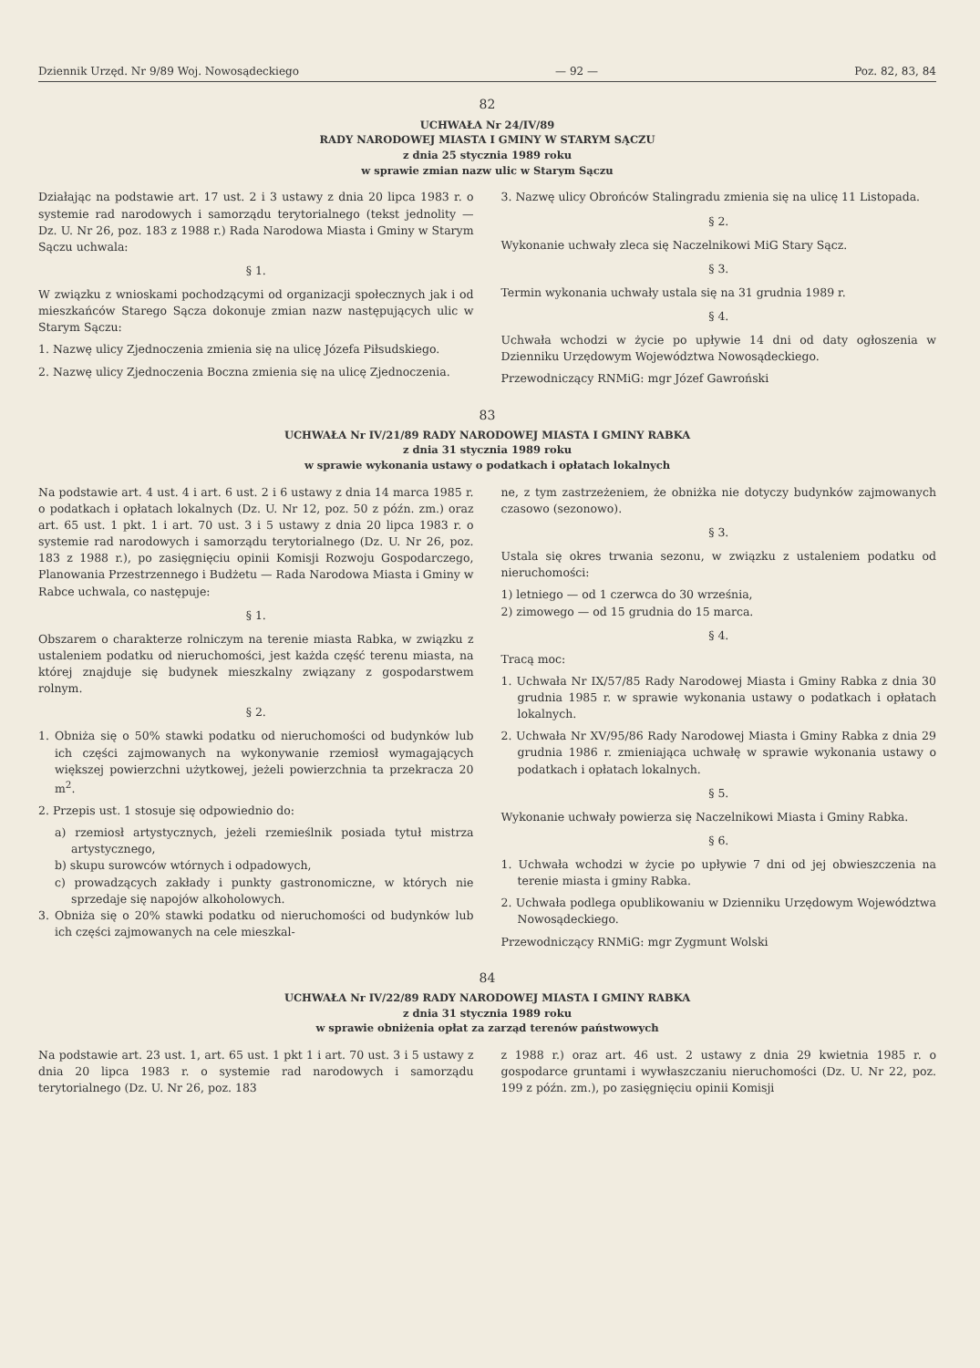Dziennik Urzęd. Nr 9/89 Woj. Nowosądeckiego — 92 — Poz. 82, 83, 84
82
UCHWAŁA Nr 24/IV/89
RADY NARODOWEJ MIASTA I GMINY W STARYM SĄCZU
z dnia 25 stycznia 1989 roku
w sprawie zmian nazw ulic w Starym Sączu
Działając na podstawie art. 17 ust. 2 i 3 ustawy z dnia 20 lipca 1983 r. o systemie rad narodowych i samorządu terytorialnego (tekst jednolity — Dz. U. Nr 26, poz. 183 z 1988 r.) Rada Narodowa Miasta i Gminy w Starym Sączu uchwala:
§ 1.
W związku z wnioskami pochodzącymi od organizacji społecznych jak i od mieszkańców Starego Sącza dokonuje zmian nazw następujących ulic w Starym Sączu:
1. Nazwę ulicy Zjednoczenia zmienia się na ulicę Józefa Piłsudskiego.
2. Nazwę ulicy Zjednoczenia Boczna zmienia się na ulicę Zjednoczenia.
3. Nazwę ulicy Obrońców Stalingradu zmienia się na ulicę 11 Listopada.
§ 2.
Wykonanie uchwały zleca się Naczelnikowi MiG Stary Sącz.
§ 3.
Termin wykonania uchwały ustala się na 31 grudnia 1989 r.
§ 4.
Uchwała wchodzi w życie po upływie 14 dni od daty ogłoszenia w Dzienniku Urzędowym Województwa Nowosądeckiego.
Przewodniczący RNMiG: mgr Józef Gawroński
83
UCHWAŁA Nr IV/21/89 RADY NARODOWEJ MIASTA I GMINY RABKA
z dnia 31 stycznia 1989 roku
w sprawie wykonania ustawy o podatkach i opłatach lokalnych
Na podstawie art. 4 ust. 4 i art. 6 ust. 2 i 6 ustawy z dnia 14 marca 1985 r. o podatkach i opłatach lokalnych (Dz. U. Nr 12, poz. 50 z późn. zm.) oraz art. 65 ust. 1 pkt. 1 i art. 70 ust. 3 i 5 ustawy z dnia 20 lipca 1983 r. o systemie rad narodowych i samorządu terytorialnego (Dz. U. Nr 26, poz. 183 z 1988 r.), po zasięgnięciu opinii Komisji Rozwoju Gospodarczego, Planowania Przestrzennego i Budżetu — Rada Narodowa Miasta i Gminy w Rabce uchwala, co następuje:
§ 1.
Obszarem o charakterze rolniczym na terenie miasta Rabka, w związku z ustaleniem podatku od nieruchomości, jest każda część terenu miasta, na której znajduje się budynek mieszkalny związany z gospodarstwem rolnym.
§ 2.
1. Obniża się o 50% stawki podatku od nieruchomości od budynków lub ich części zajmowanych na wykonywanie rzemiosł wymagających większej powierzchni użytkowej, jeżeli powierzchnia ta przekracza 20 m<sup>2</sup>.
2. Przepis ust. 1 stosuje się odpowiednio do:
a) rzemiosł artystycznych, jeżeli rzemieślnik posiada tytuł mistrza artystycznego,
b) skupu surowców wtórnych i odpadowych,
c) prowadzących zakłady i punkty gastronomiczne, w których nie sprzedaje się napojów alkoholowych.
3. Obniża się o 20% stawki podatku od nieruchomości od budynków lub ich części zajmowanych na cele mieszkal-
ne, z tym zastrzeżeniem, że obniżka nie dotyczy budynków zajmowanych czasowo (sezonowo).
§ 3.
Ustala się okres trwania sezonu, w związku z ustaleniem podatku od nieruchomości:
1) letniego — od 1 czerwca do 30 września,
2) zimowego — od 15 grudnia do 15 marca.
§ 4.
Tracą moc:
1. Uchwała Nr IX/57/85 Rady Narodowej Miasta i Gminy Rabka z dnia 30 grudnia 1985 r. w sprawie wykonania ustawy o podatkach i opłatach lokalnych.
2. Uchwała Nr XV/95/86 Rady Narodowej Miasta i Gminy Rabka z dnia 29 grudnia 1986 r. zmieniająca uchwałę w sprawie wykonania ustawy o podatkach i opłatach lokalnych.
§ 5.
Wykonanie uchwały powierza się Naczelnikowi Miasta i Gminy Rabka.
§ 6.
1. Uchwała wchodzi w życie po upływie 7 dni od jej obwieszczenia na terenie miasta i gminy Rabka.
2. Uchwała podlega opublikowaniu w Dzienniku Urzędowym Województwa Nowosądeckiego.
Przewodniczący RNMiG: mgr Zygmunt Wolski
84
UCHWAŁA Nr IV/22/89 RADY NARODOWEJ MIASTA I GMINY RABKA
z dnia 31 stycznia 1989 roku
w sprawie obniżenia opłat za zarząd terenów państwowych
Na podstawie art. 23 ust. 1, art. 65 ust. 1 pkt 1 i art. 70 ust. 3 i 5 ustawy z dnia 20 lipca 1983 r. o systemie rad narodowych i samorządu terytorialnego (Dz. U. Nr 26, poz. 183
z 1988 r.) oraz art. 46 ust. 2 ustawy z dnia 29 kwietnia 1985 r. o gospodarce gruntami i wywłaszczaniu nieruchomości (Dz. U. Nr 22, poz. 199 z późn. zm.), po zasięgnięciu opinii Komisji